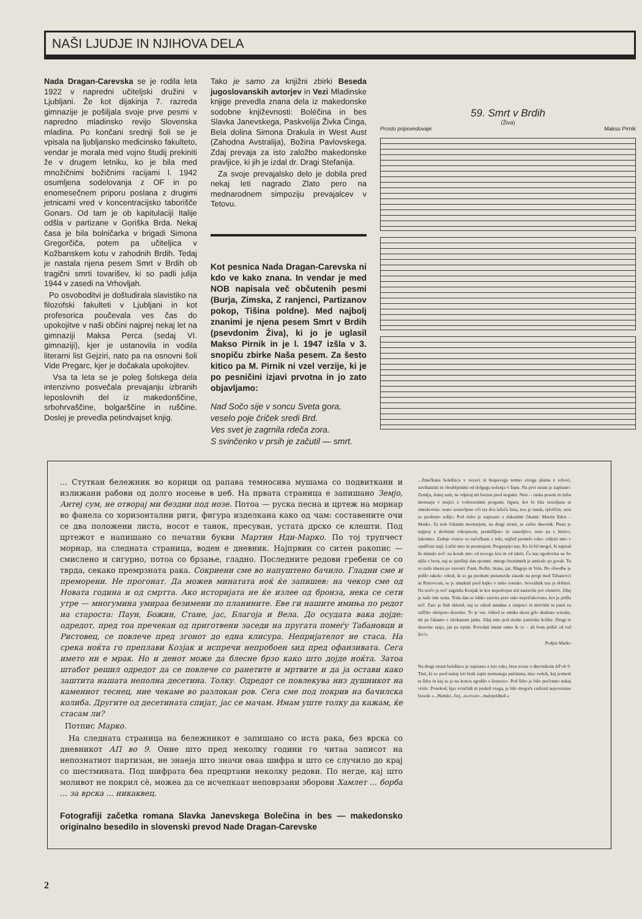NAŠI LJUDJE IN NJIHOVA DELA
Nada Dragan-Carevska se je rodila leta 1922 v napredni učiteljski družini v Ljubljani. Že kot dijakinja 7. razreda gimnazije je pošiljala svoje prve pesmi v napredno mladinsko revijo Slovenska mladina. Po končani srednji šoli se je vpisala na ljubljansko medicinsko fakulteto, vendar je morala med vojno študij prekiniti že v drugem letniku, ko je bila med množičnimi božičnimi racijami l. 1942 osumljena sodelovanja z OF in po enomesečnem priporu poslana z drugimi jetnicami vred v koncentracijsko taborišče Gonars. Od tam je ob kapitulaciji Italije odšla v partizane v Goriška Brda. Nekaj časa je bila bolničarka v brigadi Simona Gregorčiča, potem pa učiteljica v Kožbanskem kotu v zahodnih Brdih. Tedaj je nastala njena pesem Smrt v Brdih ob tragični smrti tovarišev, ki so padli julija 1944 v zasedi na Vrhovljah.
Po osvoboditvi je doštudirala slavistiko na filozofski fakulteti v Ljubljani in kot profesorica poučevala ves čas do upokojitve v naši občini najprej nekaj let na gimnaziji Maksa Perca (sedaj VI. gimnaziji), kjer je ustanovila in vodila literarni list Gejziri, nato pa na osnovni šoli Vide Pregarc, kjer je dočakala upokojitev.
Vsa ta leta se je poleg šolskega dela intenzivno posvečala prevajanju izbranih leposlovnih del iz makedonščine, srbohrvaščine, bolgarščine in ruščine. Doslej je prevedla petindvajset knjig.
Tako je samo za knjižni zbirki Beseda jugoslovanskih avtorjev in Vezi Mladinske knjige prevedla znana dela iz makedonske sodobne književnosti: Boléčina in bes Slavka Janevskega, Paskvelija Živka Činga, Bela dolina Simona Drakula in West Aust (Zahodna Avstralija), Božina Pavlovskega. Zdaj prevaja za isto založbo makedonske pravljice, ki jih je izdal dr. Dragi Stefanija.
Za svoje prevajalsko delo je dobila pred nekaj leti nagrado Zlato pero na mednarodnem simpoziju prevajalcev v Tetovu.
Kot pesnica Nada Dragan-Carevska ni kdo ve kako znana. In vendar je med NOB napisala več občutenih pesmi (Burja, Zimska, Z ranjenci, Partizanov pokop, Tišina poldne). Med najbolj znanimi je njena pesem Smrt v Brdih (psevdonim Živa), ki jo je uglasil Makso Pirnik in je l. 1947 izšla v 3. snopiču zbirke Naša pesem. Za šesto kitico pa M. Pirnik ni vzel verzije, ki je po pesničini izjavi prvotna in jo zato objavljamo:
Nad Sočo sije v soncu Sveta gora,
veselo poje čriček sredi Brd.
Ves svet je zagrnila rdeča zora.
S svinčenko v prsih je začutil — smrt.
59. Smrt v Brdih
(Živa)
Prosto pripovedovaje Makso Pirnik
... Стуткан бележник во корици од рапава темносива мушама со подвиткани и излижани рабови од долго носење в џеб. На првата страница е запишано Земјо, Антеј сум, не отворај ми бездни под нозе. Потоа — руска песна и цртеж на морнар во фанела со хоризонтални риги, фигура изделкана како од чам: составените очи се два положени листа, носот е танок, пресуван, устата дрско се клешти. Под цртежот е напишано со печатни букви Мартин Иди-Марко. По тој трупчест морнар, на следната страница, воден е дневник. Најпрвин со ситен ракопис — смислено и сигурно, потоа со брзање, гладно. Последните редови гребени се со тврда, секако премрзната рака. Сокриени сме во напуштено бачило. Гладни сме и преморени. Не прогонат. Да можев минатата ноќ ќе запишев: на чекор сме од Новата година и од смртта. Ако историјата не ќе излее од бронза, нека се сети утре — многумина умираа безимени по планините. Еве ги нашите имиња по редот на староста: Паун, Божин, Стане, јас, Благоја и Вела. До осудата вака дојде: одредот, пред тоа пречекан од приготвени заседи на пругата помеѓу Табановци и Ристовец, се повлече пред згонот до една клисура. Непријателот не стаса. На срека ноќта го преплави Козјак и испречи непробоен ѕид пред офанзивата. Сега името ни е мрак. Но и денот може да блесне брзо како што дојде ноќта. Затоа штабот решил одредот да се повлече со ранетите и мртвите и да ја остави како заштита нашата неполна десетина. Толку. Одредот се повлекува низ душникот на камениот теснец, ние чекаме во разлокан ров. Сега сме под покрив на бачилска колиба. Другите од десетината спијат, јас се мачам. Имам уште толку да кажам, ќе стасам ли?
Потпис Марко.
На следната страница на бележникот е запишано со иста рака, без врска со дневникот АП во 9. Оние што пред неколку години го читаа записот на непознатиот партизан, не знаеја што значи оваа шифра и што се случило до крај со шестмината. Под шифрата беа прецртани неколку редови. По негде, кај што моливот не покрил сè, можеа да се исчепкаат неповрзани зборови Хамлет ... борба ... за врска ... никаквец.
Fotografiji začetka romana Slavka Janevskega Bolečina in bes — makedonsko originalno besedilo in slovenski prevod Nade Dragan-Carevske
...Zmečkana beležnica v vezavi iz hrapavega temno sivega platna z robovi, zavihanimi in obrabljenimi od dolgega nošenja v žepu. Na prvi strani je zapisano: Zemlja, Antej sem, ne odpiraj mi brezen pred nogami. Nato – ruska pesem in risba mornarja v majici z vodoravnimi progami, figura, kot bi bila izrezljana iz smrekovine: tesno sestavljene oči sta dva ležeča lista, nos je tanek, sploščen, usta se predrzno režijo. Pod risbo je napisano s tiskanimi črkami: Martin Eden – Marko. Za tem čokatim mornarjem, na drugi strani, se začne dnevnik. Pisan je najprej z drobnim rokopisom, premišljeno in zanesljivo, nato pa s hitrico, lakomno. Zadnje vrstice so načečkane s trdo, najbrž premrlo roko: »Skriti smo v opuščeni staji. Lačni smo in preutrujeni. Preganjajo nas. Ko bi bil mogel, bi zapisal že minulo noč: na korak smo od novega leta in od smrti. Če nas zgodovina ne bo ulila v bron, naj se jutrišnji dan spomni: mnogo brezimnih je umiralo po gorah. Tu so naša imena po starosti: Paun, Božin, Stane, jaz, Blagoje in Vela. Do obsodbe je prišlo takole: odred, ki so ga predtem presenetile zasede na progi med Tabanovci in Ristovcem, se je umaknil pred hajko v neko sotesko. Sovražnik nas je dohitel. Na srečo je noč zagrnila Kozjak in kot neprebojen zid zastavila pot ofenzivi. Zdaj je naše ime tema. Toda dan se lahko zasvita prav tako nepričakovano, kot je prišla noč. Zato je štab sklenil, naj se odred umakne z ranjenci in mrtvimi in pusti za zaščito okrnjeno desetino. To je vse. Odred se umika skozi grlo skalnate soteske, mi pa čakamo v izlokanem jarku. Zdaj smo pod streho pastirske kolibe. Drugi iz desetine spijo, jaz pa trpim. Povedati imam samo še to – ali bom prišel od tod živ?«
Podpis Marko
Na drugi strani beležnice je zapisano z isto roko, brez zveze z dnevnikom AP ob 9. Tisti, ki so pred nekaj leti brali zapis neznanega partizana, niso vedeli, kaj pomeni ta šifra in kaj se je na koncu zgodilo s šesterico. Pod šifro je bilo prečrtano nekaj vrstic. Ponekod, kjer svinčnik ni prekril vsega, je bilo mogoče razbrati nepovezane besede »...Hamlet...boj...za zvezo...malopridnež.«
2